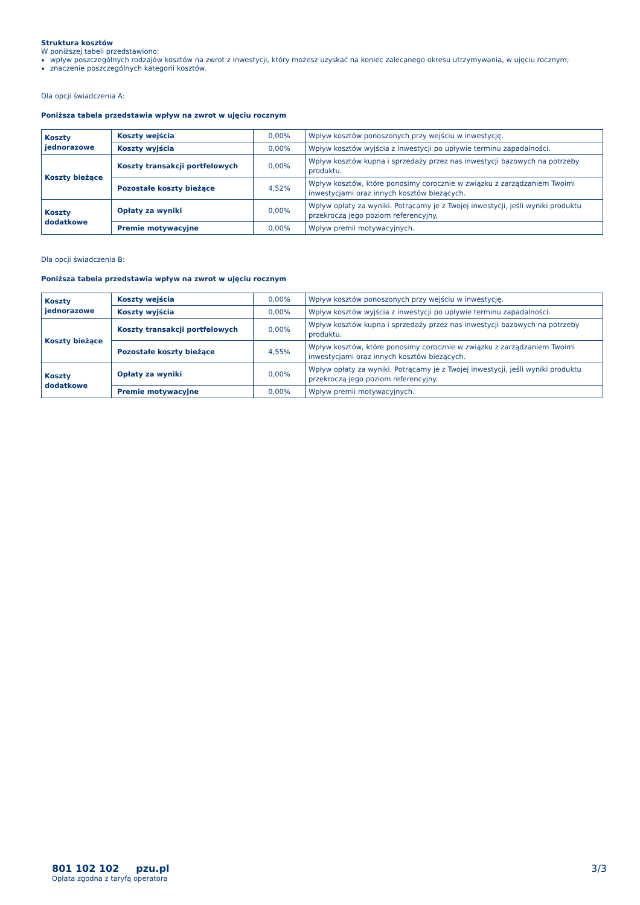Struktura kosztów
W poniższej tabeli przedstawiono:
wpływ poszczególnych rodzajów kosztów na zwrot z inwestycji, który możesz uzyskać na koniec zalecanego okresu utrzymywania, w ujęciu rocznym;
znaczenie poszczególnych kategorii kosztów.
Dla opcji świadczenia A:
Poniższa tabela przedstawia wpływ na zwrot w ujęciu rocznym
| Koszty jednorazowe | Koszty wejścia | 0,00% | Wpływ kosztów ponoszonych przy wejściu w inwestycję. |
| | Koszty wyjścia | 0,00% | Wpływ kosztów wyjścia z inwestycji po upływie terminu zapadalności. |
| Koszty bieżące | Koszty transakcji portfelowych | 0,00% | Wpływ kosztów kupna i sprzedaży przez nas inwestycji bazowych na potrzeby produktu. |
| | Pozostałe koszty bieżące | 4,52% | Wpływ kosztów, które ponosimy corocznie w związku z zarządzaniem Twoimi inwestycjami oraz innych kosztów bieżących. |
| Koszty dodatkowe | Opłaty za wyniki | 0,00% | Wpływ opłaty za wyniki. Potrącamy je z Twojej inwestycji, jeśli wyniki produktu przekroczą jego poziom referencyjny. |
| | Premie motywacyjne | 0,00% | Wpływ premii motywacyjnych. |
Dla opcji świadczenia B:
Poniższa tabela przedstawia wpływ na zwrot w ujęciu rocznym
| Koszty jednorazowe | Koszty wejścia | 0,00% | Wpływ kosztów ponoszonych przy wejściu w inwestycję. |
| | Koszty wyjścia | 0,00% | Wpływ kosztów wyjścia z inwestycji po upływie terminu zapadalności. |
| Koszty bieżące | Koszty transakcji portfelowych | 0,00% | Wpływ kosztów kupna i sprzedaży przez nas inwestycji bazowych na potrzeby produktu. |
| | Pozostałe koszty bieżące | 4,55% | Wpływ kosztów, które ponosimy corocznie w związku z zarządzaniem Twoimi inwestycjami oraz innych kosztów bieżących. |
| Koszty dodatkowe | Opłaty za wyniki | 0,00% | Wpływ opłaty za wyniki. Potrącamy je z Twojej inwestycji, jeśli wyniki produktu przekroczą jego poziom referencyjny. |
| | Premie motywacyjne | 0,00% | Wpływ premii motywacyjnych. |
801 102 102 pzu.pl
Opłata zgodna z taryfą operatora
3/3